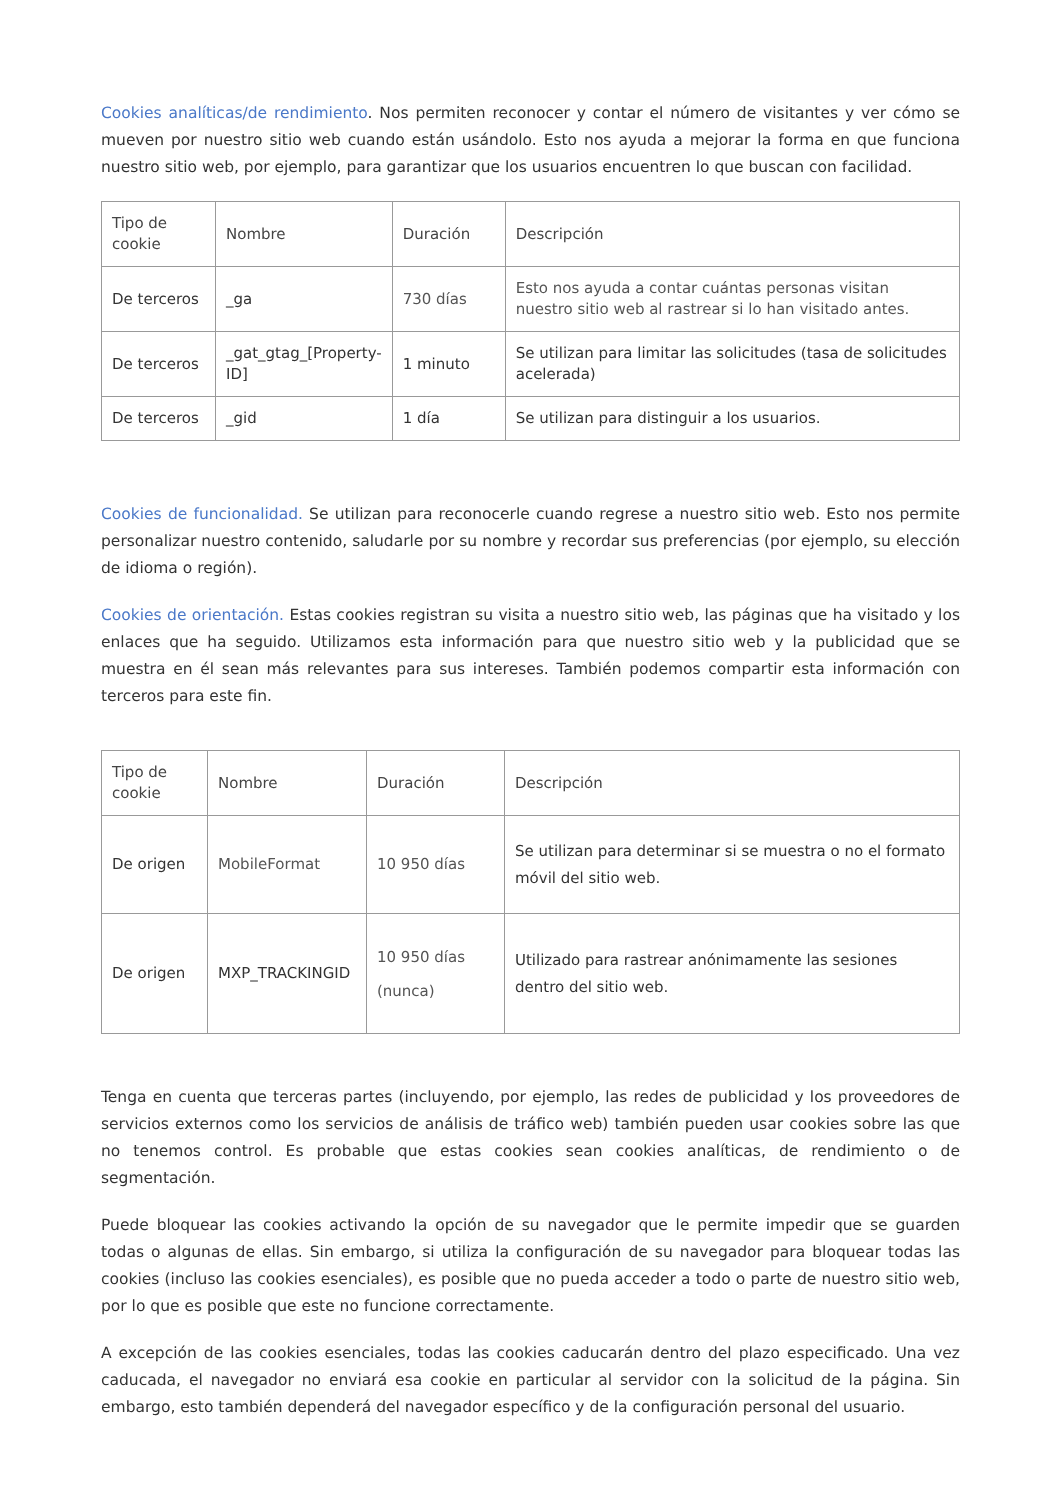Cookies analíticas/de rendimiento. Nos permiten reconocer y contar el número de visitantes y ver cómo se mueven por nuestro sitio web cuando están usándolo. Esto nos ayuda a mejorar la forma en que funciona nuestro sitio web, por ejemplo, para garantizar que los usuarios encuentren lo que buscan con facilidad.
| Tipo de cookie | Nombre | Duración | Descripción |
| --- | --- | --- | --- |
| De terceros | _ga | 730 días | Esto nos ayuda a contar cuántas personas visitan nuestro sitio web al rastrear si lo han visitado antes. |
| De terceros | _gat_gtag_[Property-ID] | 1 minuto | Se utilizan para limitar las solicitudes (tasa de solicitudes acelerada) |
| De terceros | _gid | 1 día | Se utilizan para distinguir a los usuarios. |
Cookies de funcionalidad. Se utilizan para reconocerle cuando regrese a nuestro sitio web. Esto nos permite personalizar nuestro contenido, saludarle por su nombre y recordar sus preferencias (por ejemplo, su elección de idioma o región).
Cookies de orientación. Estas cookies registran su visita a nuestro sitio web, las páginas que ha visitado y los enlaces que ha seguido. Utilizamos esta información para que nuestro sitio web y la publicidad que se muestra en él sean más relevantes para sus intereses. También podemos compartir esta información con terceros para este fin.
| Tipo de cookie | Nombre | Duración | Descripción |
| --- | --- | --- | --- |
| De origen | MobileFormat | 10 950 días | Se utilizan para determinar si se muestra o no el formato móvil del sitio web. |
| De origen | MXP_TRACKINGID | 10 950 días (nunca) | Utilizado para rastrear anónimamente las sesiones dentro del sitio web. |
Tenga en cuenta que terceras partes (incluyendo, por ejemplo, las redes de publicidad y los proveedores de servicios externos como los servicios de análisis de tráfico web) también pueden usar cookies sobre las que no tenemos control. Es probable que estas cookies sean cookies analíticas, de rendimiento o de segmentación.
Puede bloquear las cookies activando la opción de su navegador que le permite impedir que se guarden todas o algunas de ellas. Sin embargo, si utiliza la configuración de su navegador para bloquear todas las cookies (incluso las cookies esenciales), es posible que no pueda acceder a todo o parte de nuestro sitio web, por lo que es posible que este no funcione correctamente.
A excepción de las cookies esenciales, todas las cookies caducarán dentro del plazo especificado. Una vez caducada, el navegador no enviará esa cookie en particular al servidor con la solicitud de la página. Sin embargo, esto también dependerá del navegador específico y de la configuración personal del usuario.